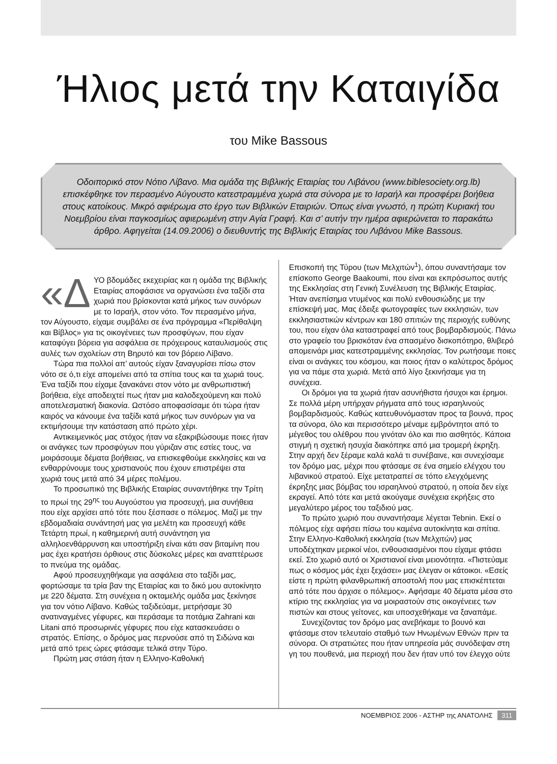Ήλιος μετά την Καταιγίδα
του Mike Bassous
Οδοιπορικό στον Νότιο Λίβανο. Μια ομάδα της Βιβλικής Εταιρίας του Λιβάνου (www.biblesociety.org.lb) επισκέφθηκε τον περασμένο Αύγουστο κατεστραμμένα χωριά στα σύνορα με το Ισραήλ και προσφέρει βοήθεια στους κατοίκους. Μικρό αφιέρωμα στο έργο των Βιβλικών Εταιριών. Όπως είναι γνωστό, η πρώτη Κυριακή του Νοεμβρίου είναι παγκοσμίως αφιερωμένη στην Αγία Γραφή. Και σ’ αυτήν την ημέρα αφιερώνεται το παρακάτω άρθρο. Αφηγείται (14.09.2006) ο διευθυντής της Βιβλικής Εταιρίας του Λιβάνου Mike Bassous.
«Δ ΥΟ βδομάδες εκεχειρίας και η ομάδα της Βιβλικής Εταιρίας αποφάσισε να οργανώσει ένα ταξίδι στα χωριά που βρίσκονται κατά μήκος των συνόρων με το Ισραήλ, στον νότο. Τον περασμένο μήνα, τον Αύγουστο, είχαμε συμβάλει σε ένα πρόγραμμα «Περίθαλψη και Βίβλος» για τις οικογένειες των προσφύγων, που είχαν καταφύγει βόρεια για ασφάλεια σε πρόχειρους καταυλισμούς στις αυλές των σχολείων στη Βηρυτό και τον βόρειο Λίβανο.
Τώρα πια πολλοί απ’ αυτούς είχαν ξαναγυρίσει πίσω στον νότο σε ό,τι είχε απομείνει από τα σπίτια τους και τα χωριά τους. Ένα ταξίδι που είχαμε ξανακάνει στον νότο με ανθρωπιστική βοήθεια, είχε αποδειχτεί πως ήταν μια καλοδεχούμενη και πολύ αποτελεσματική διακονία. Ωστόσο αποφασίσαμε ότι τώρα ήταν καιρός να κάνουμε ένα ταξίδι κατά μήκος των συνόρων για να εκτιμήσουμε την κατάσταση από πρώτο χέρι.
Αντικειμενικός μας στόχος ήταν να εξακριβώσουμε ποιες ήταν οι ανάγκες των προσφύγων που γύριζαν στις εστίες τους, να μοιράσουμε δέματα βοήθειας, να επισκεφθούμε εκκλησίες και να ενθαρρύνουμε τους χριστιανούς που έχουν επιστρέψει στα χωριά τους μετά από 34 μέρες πολέμου.
Το προσωπικό της Βιβλικής Εταιρίας συναντήθηκε την Τρίτη το πρωί της 29<sup>ης</sup> του Αυγούστου για προσευχή, μια συνήθεια που είχε αρχίσει από τότε που ξέσπασε ο πόλεμος. Μαζί με την εβδομαδιαία συνάντησή μας για μελέτη και προσευχή κάθε Τετάρτη πρωί, η καθημερινή αυτή συνάντηση για αλληλοενθάρρυνση και υποστήριξη είναι κάτι σαν βιταμίνη που μας έχει κρατήσει όρθιους στις δύσκολες μέρες και αναπτέρωσε το πνεύμα της ομάδας.
Αφού προσευχηθήκαμε για ασφάλεια στο ταξίδι μας, φορτώσαμε τα τρία βαν της Εταιρίας και το δικό μου αυτοκίνητο με 220 δέματα. Στη συνέχεια η οκταμελής ομάδα μας ξεκίνησε για τον νότιο Λίβανο. Καθώς ταξιδεύαμε, μετρήσαμε 30 ανατιναγμένες γέφυρες, και περάσαμε τα ποτάμια Zahrani και Litani από προσωρινές γέφυρες που είχε κατασκευάσει ο στρατός. Επίσης, ο δρόμος μας περνούσε από τη Σιδώνα και μετά από τρεις ώρες φτάσαμε τελικά στην Τύρο.
Πρώτη μας στάση ήταν η Ελληνο-Καθολική
Επισκοπή της Τύρου (των Μελχιτών<sup>1</sup>), όπου συναντήσαμε τον επίσκοπο George Baakoumi, που είναι και εκπρόσωπος αυτής της Εκκλησίας στη Γενική Συνέλευση της Βιβλικής Εταιρίας. Ήταν ανεπίσημα ντυμένος και πολύ ενθουσιώδης με την επίσκεψή μας. Μας έδειξε φωτογραφίες των εκκλησιών, των εκκλησιαστικών κέντρων και 180 σπιτιών της περιοχής ευθύνης του, που είχαν όλα καταστραφεί από τους βομβαρδισμούς. Πάνω στο γραφείο του βρισκόταν ένα σπασμένο δισκοπότηρο, θλιβερό απομεινάρι μιας κατεστραμμένης εκκλησίας. Τον ρωτήσαμε ποιες είναι οι ανάγκες του κόσμου, και ποιος ήταν ο καλύτερος δρόμος για να πάμε στα χωριά. Μετά από λίγο ξεκινήσαμε για τη συνέχεια.
Οι δρόμοι για τα χωριά ήταν ασυνήθιστα ήσυχοι και έρημοι. Σε πολλά μέρη υπήρχαν ρήγματα από τους ισραηλινούς βομβαρδισμούς. Καθώς κατευθυνόμασταν προς τα βουνά, προς τα σύνορα, όλο και περισσότερο μέναμε εμβρόντητοι από το μέγεθος του ολέθρου που γινόταν όλο και πιο αισθητός. Κάποια στιγμή η σχετική ησυχία διακόπηκε από μια τρομερή έκρηξη. Στην αρχή δεν ξέραμε καλά καλά τι συνέβαινε, και συνεχίσαμε τον δρόμο μας, μέχρι που φτάσαμε σε ένα σημείο ελέγχου του λιβανικού στρατού. Είχε μετατραπεί σε τόπο ελεγχόμενης έκρηξης μιας βόμβας του ισραηλινού στρατού, η οποία δεν είχε εκραγεί. Από τότε και μετά ακούγαμε συνέχεια εκρήξεις στο μεγαλύτερο μέρος του ταξιδιού μας.
Το πρώτο χωριό που συναντήσαμε λέγεται Tebnin. Εκεί ο πόλεμος είχε αφήσει πίσω του καμένα αυτοκίνητα και σπίτια. Στην Ελληνο-Καθολική εκκλησία (των Μελχιτών) μας υποδέχτηκαν μερικοί νέοι, ενθουσιασμένοι που είχαμε φτάσει εκεί. Στο χωριό αυτό οι Χριστιανοί είναι μειονότητα. «Πιστεύαμε πως ο κόσμος μάς έχει ξεχάσει» μας έλεγαν οι κάτοικοι. «Εσείς είστε η πρώτη φιλανθρωπική αποστολή που μας επισκέπτεται από τότε που άρχισε ο πόλεμος». Αφήσαμε 40 δέματα μέσα στο κτίριο της εκκλησίας για να μοιραστούν στις οικογένειες των πιστών και στους γείτονες, και υποσχεθήκαμε να ξαναπάμε.
Συνεχίζοντας τον δρόμο μας ανεβήκαμε το βουνό και φτάσαμε στον τελευταίο σταθμό των Ηνωμένων Εθνών πριν τα σύνορα. Οι στρατιώτες που ήταν υπηρεσία μάς συνόδεψαν στη γη του πουθενά, μια περιοχή που δεν ήταν υπό τον έλεγχο ούτε
ΝΟΕΜΒΡΙΟΣ 2006 - ΑΣΤΗΡ της ΑΝΑΤΟΛΗΣ 311